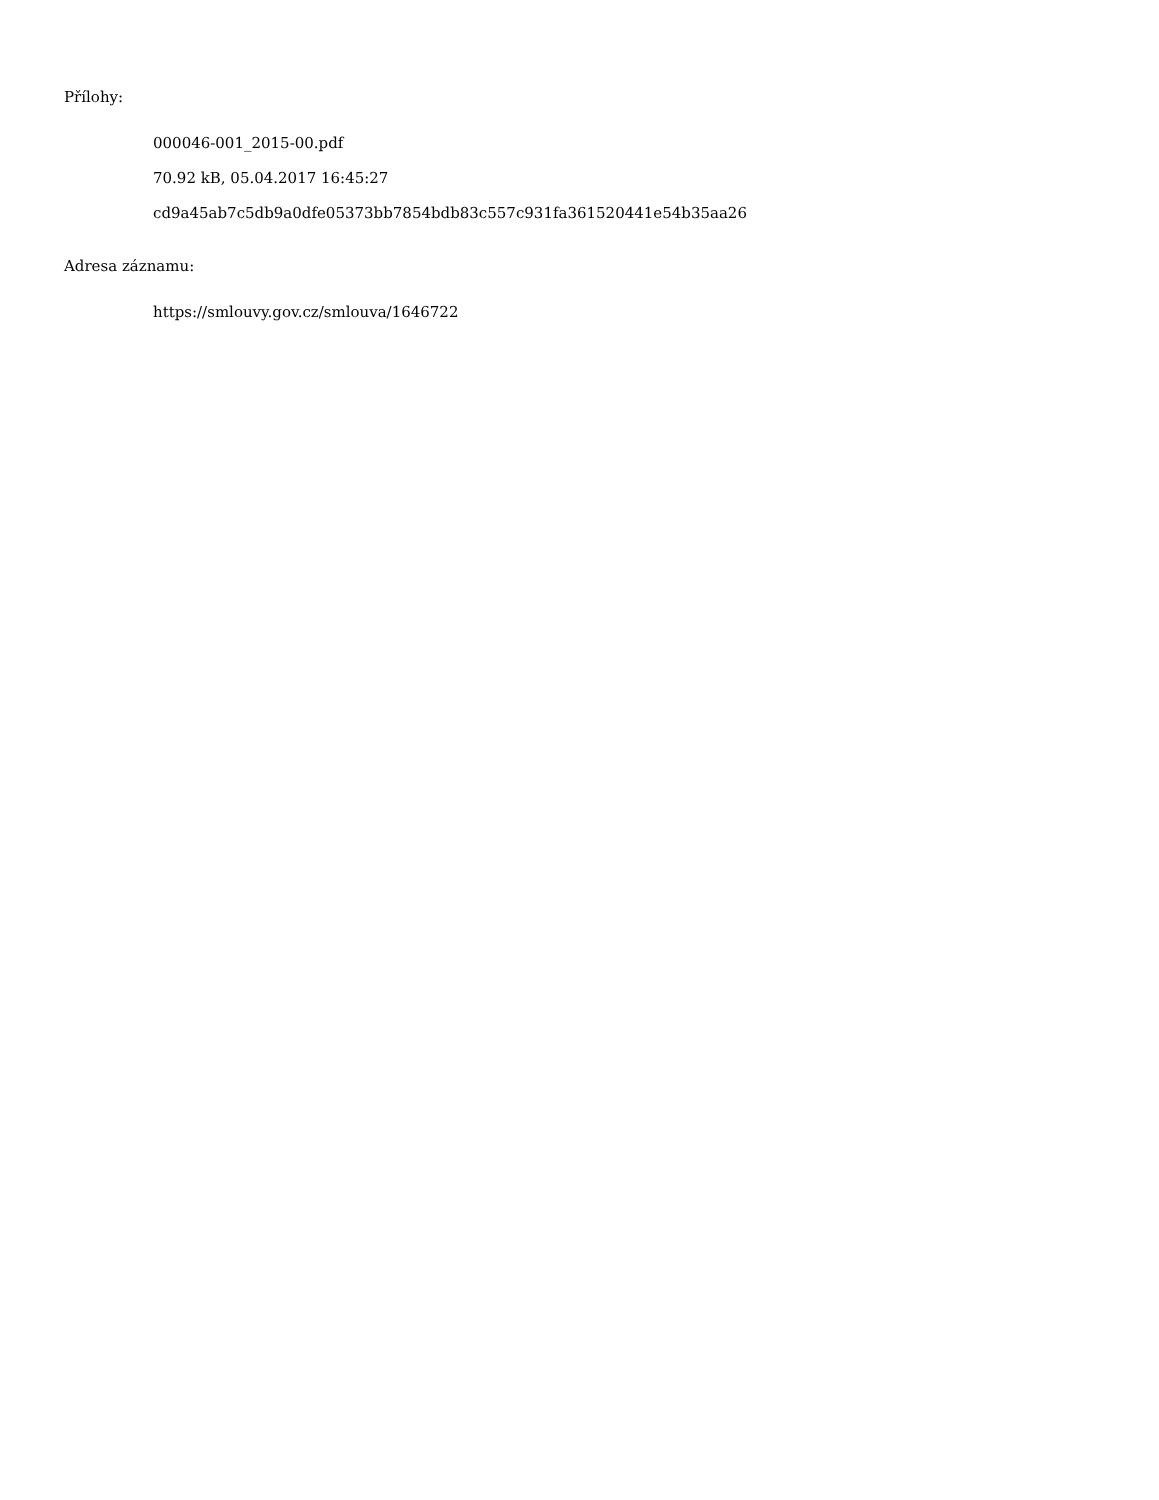Přílohy:
000046-001_2015-00.pdf
70.92 kB, 05.04.2017 16:45:27
cd9a45ab7c5db9a0dfe05373bb7854bdb83c557c931fa361520441e54b35aa26
Adresa záznamu:
https://smlouvy.gov.cz/smlouva/1646722